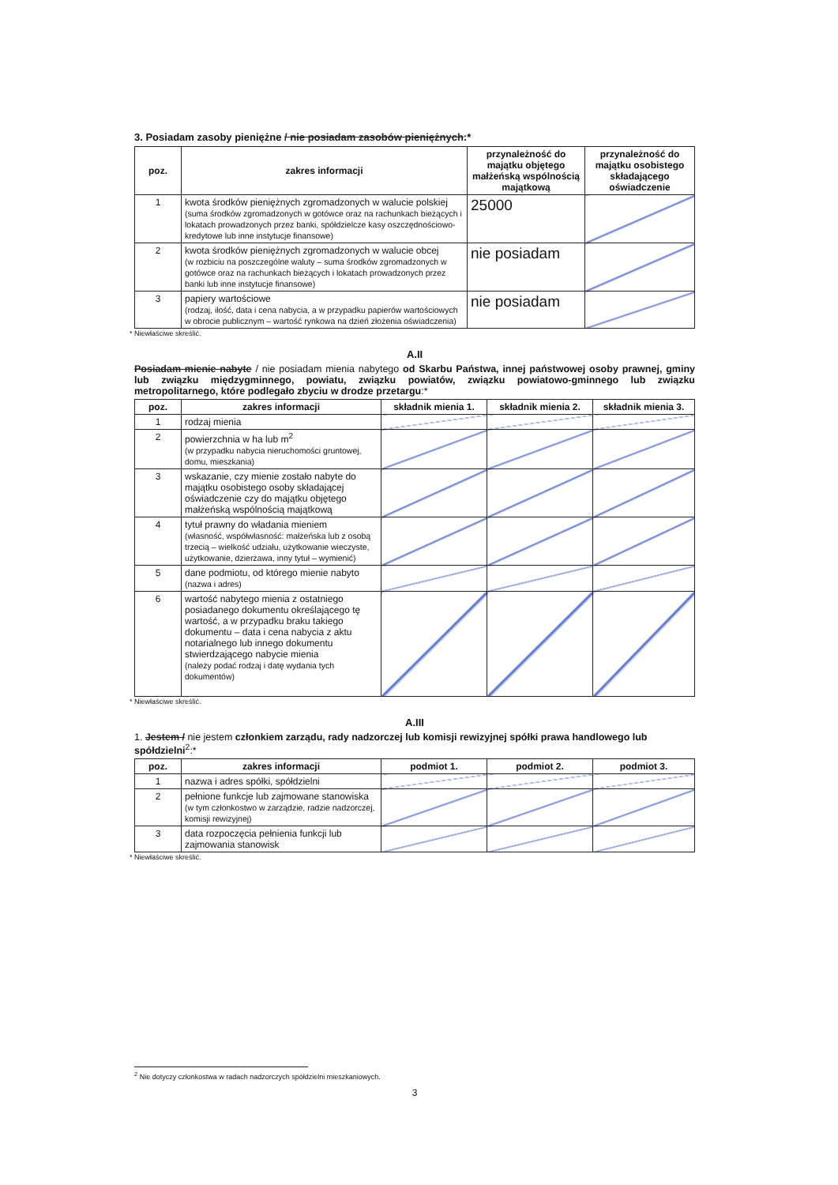3. Posiadam zasoby pieniężne / nie posiadam zasobów pieniężnych:*
| poz. | zakres informacji | przynależność do majątku objętego małżeńską wspólnością majątkową | przynależność do majątku osobistego składającego oświadczenie |
| --- | --- | --- | --- |
| 1 | kwota środków pieniężnych zgromadzonych w walucie polskiej (suma środków zgromadzonych w gotówce oraz na rachunkach bieżących i lokatach prowadzonych przez banki, spółdzielcze kasy oszczędnościowo-kredytowe lub inne instytucje finansowe) | 25000 | |
| 2 | kwota środków pieniężnych zgromadzonych w walucie obcej (w rozbiciu na poszczególne waluty – suma środków zgromadzonych w gotówce oraz na rachunkach bieżących i lokatach prowadzonych przez banki lub inne instytucje finansowe) | nie posiadam | |
| 3 | papiery wartościowe (rodzaj, ilość, data i cena nabycia, a w przypadku papierów wartościowych w obrocie publicznym – wartość rynkowa na dzień złożenia oświadczenia) | nie posiadam | |
* Niewłaściwe skreślić.
A.II
Posiadam mienie nabyte / nie posiadam mienia nabytego od Skarbu Państwa, innej państwowej osoby prawnej, gminy lub związku międzygminnego, powiatu, związku powiatów, związku powiatowo-gminnego lub związku metropolitarnego, które podlegało zbyciu w drodze przetargu:*
| poz. | zakres informacji | składnik mienia 1. | składnik mienia 2. | składnik mienia 3. |
| --- | --- | --- | --- | --- |
| 1 | rodzaj mienia | | | |
| 2 | powierzchnia w ha lub m<sup>2</sup> (w przypadku nabycia nieruchomości gruntowej, domu, mieszkania) | | | |
| 3 | wskazanie, czy mienie zostało nabyte do majątku osobistego osoby składającej oświadczenie czy do majątku objętego małżeńską wspólnością majątkową | | | |
| 4 | tytuł prawny do władania mieniem (własność, współwłasność: małżeńska lub z osobą trzecią – wielkość udziału, użytkowanie wieczyste, użytkowanie, dzierżawa, inny tytuł – wymienić) | | | |
| 5 | dane podmiotu, od którego mienie nabyto (nazwa i adres) | | | |
| 6 | wartość nabytego mienia z ostatniego posiadanego dokumentu określającego tę wartość, a w przypadku braku takiego dokumentu – data i cena nabycia z aktu notarialnego lub innego dokumentu stwierdzającego nabycie mienia (należy podać rodzaj i datę wydania tych dokumentów) | | | |
* Niewłaściwe skreślić.
A.III
1. Jestem / nie jestem członkiem zarządu, rady nadzorczej lub komisji rewizyjnej spółki prawa handlowego lub spółdzielni<sup>2</sup>:*
| poz. | zakres informacji | podmiot 1. | podmiot 2. | podmiot 3. |
| --- | --- | --- | --- | --- |
| 1 | nazwa i adres spółki, spółdzielni | | | |
| 2 | pełnione funkcje lub zajmowane stanowiska (w tym członkostwo w zarządzie, radzie nadzorczej, komisji rewizyjnej) | | | |
| 3 | data rozpoczęcia pełnienia funkcji lub zajmowania stanowisk | | | |
* Niewłaściwe skreślić.
<sup>2</sup> Nie dotyczy członkostwa w radach nadzorczych spółdzielni mieszkaniowych.
3